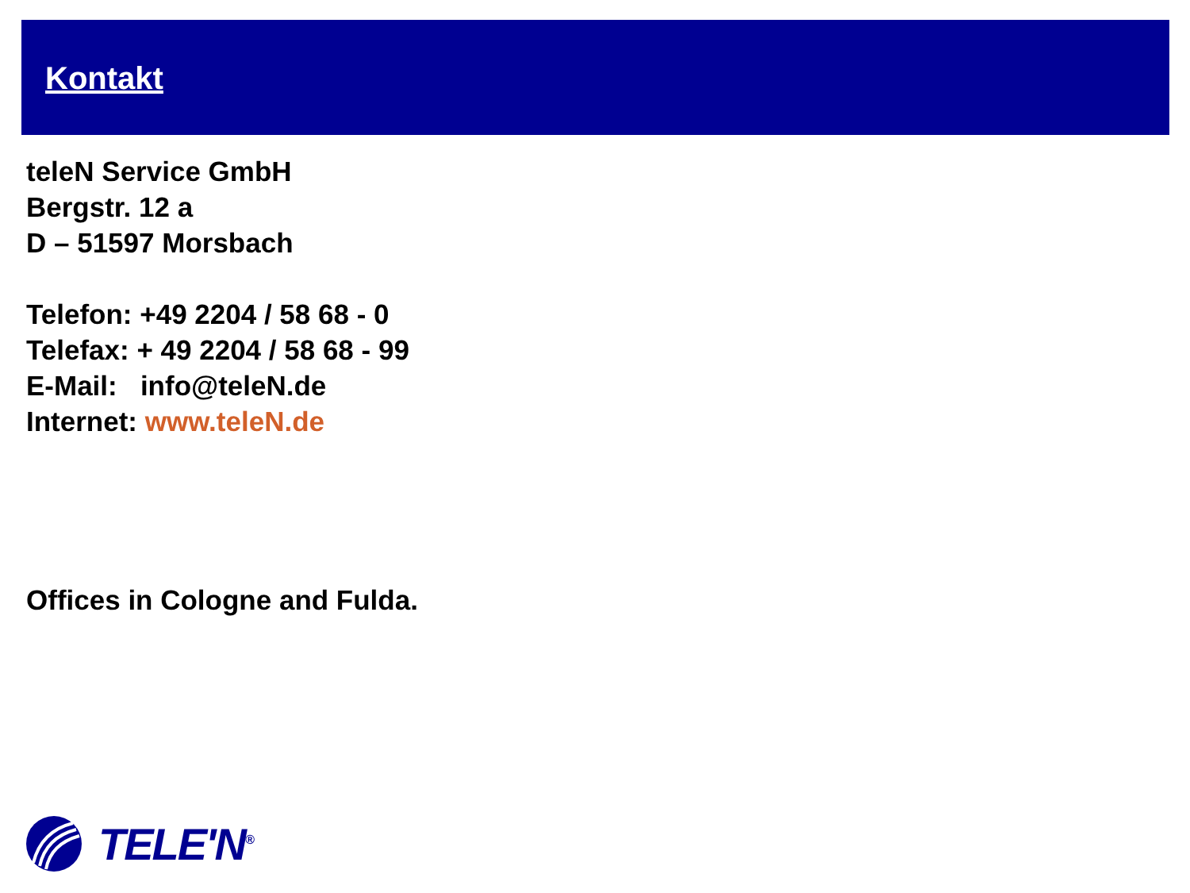Kontakt
teleN Service GmbH
Bergstr. 12 a
D – 51597 Morsbach
Telefon: +49 2204 / 58 68 - 0
Telefax: + 49 2204 / 58 68 - 99
E-Mail: info@teleN.de
Internet: www.teleN.de
Offices in Cologne and Fulda.
TELE'N<sup>®</sup>